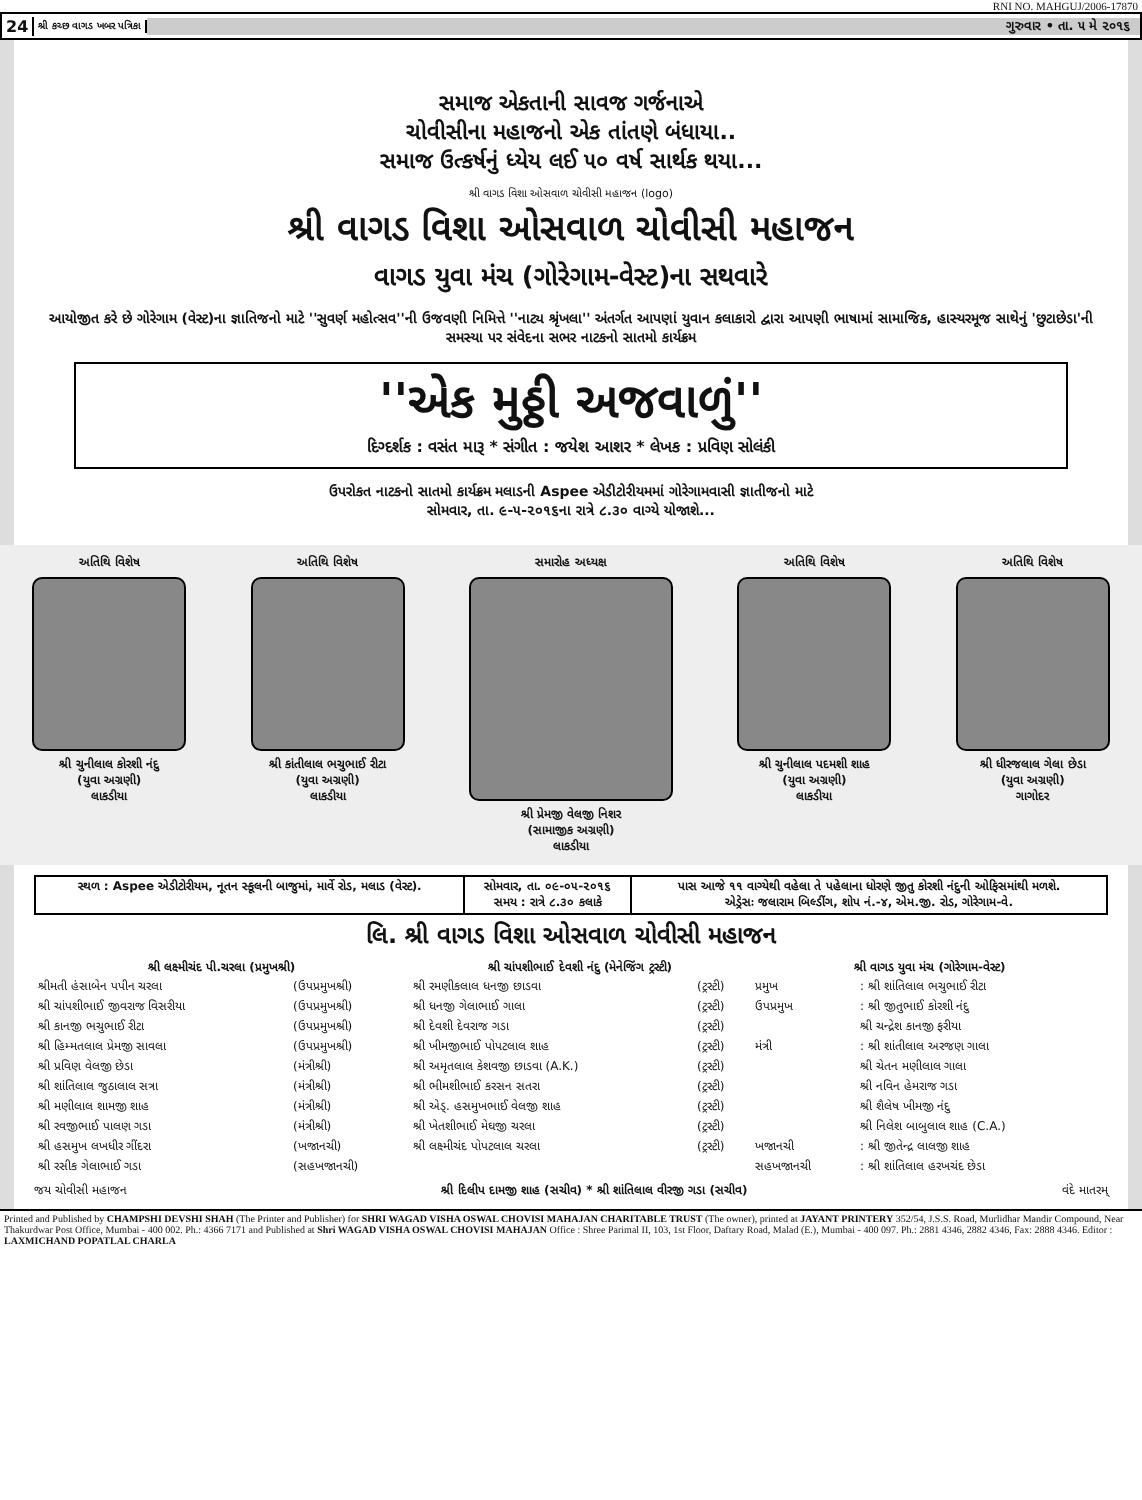RNI NO. MAHGUJ/2006-17870
24 શ્રી કચ્છ વાગડ ખબર પત્રિકા ગુરુવાર • તા. ૫ મે ૨૦૧૬
સમાજ એકતાની સાવજ ગર્જનાએ
ચોવીસીના મહાજનો એક તાંતણે બંધાયા..
સમાજ ઉત્કર્ષનું ધ્યેય લઈ ૫૦ વર્ષ સાર્થક થયા...
શ્રી વાગડ વિશા ઓસવાળ ચોવીસી મહાજન (logo)
શ્રી વાગડ વિશા ઓસવાળ ચોવીસી મહાજન
વાગડ યુવા મંચ (ગોરેગામ-વેસ્ટ)ના સથવારે
આયોજીત કરે છે ગોરેગામ (વેસ્ટ)ના જ્ઞાતિજનો માટે ''સુવર્ણ મહોત્સવ''ની ઉજવણી નિમિત્તે ''નાટ્ય શ્રૃંખલા'' અંતર્ગત આપણાં યુવાન કલાકારો દ્વારા આપણી ભાષામાં સામાજિક, હાસ્યરમૂજ સાથેનું 'છુટાછેડા'ની સમસ્યા પર સંવેદના સભર નાટકનો સાતમો કાર્યક્રમ
''એક મુઠ્ઠી અજવાળું''
દિગ્દર્શક : વસંત મારૂ * સંગીત : જયેશ આશર * લેખક : પ્રવિણ સોલંકી
ઉપરોકત નાટકનો સાતમો કાર્યક્રમ મલાડની Aspee એડીટોરીયમમાં ગોરેગામવાસી જ્ઞાતીજનો માટે
સોમવાર, તા. ૯-૫-૨૦૧૬ના રાત્રે ૮.૩૦ વાગ્યે યોજાશે...
અતિથિ વિશેષ
શ્રી ચુનીલાલ કોરશી નંદુ
(યુવા અગ્રણી)
લાકડીયા
અતિથિ વિશેષ
શ્રી કાંતીલાલ ભચુભાઈ રીટા
(યુવા અગ્રણી)
લાકડીયા
સમારોહ અધ્યક્ષ
શ્રી પ્રેમજી વેલજી નિશર
(સામાજીક અગ્રણી)
લાકડીયા
અતિથિ વિશેષ
શ્રી ચુનીલાલ પદમશી શાહ
(યુવા અગ્રણી)
લાકડીયા
અતિથિ વિશેષ
શ્રી ધીરજલાલ ગેલા છેડા
(યુવા અગ્રણી)
ગાગોદર
| સ્થળ : Aspee એડીટોરીયમ, નૂતન સ્કૂલની બાજુમાં, માર્વે રોડ, મલાડ (વેસ્ટ). | સોમવાર, તા. ૦૯-૦૫-૨૦૧૬ સમય : રાત્રે ૮.૩૦ કલાકે | પાસ આજે ૧૧ વાગ્યેથી વહેલા તે પહેલાના ધોરણે જીતુ કોરશી નંદુની ઓફિસમાંથી મળશે. એડ્રેસઃ જલારામ બિલ્ડીંગ, શોપ નં.-૪, એમ.જી. રોડ, ગોરેગામ-વે. |
લિ. શ્રી વાગડ વિશા ઓસવાળ ચોવીસી મહાજન
| શ્રી લક્ષ્મીચંદ પી.ચરલા (પ્રમુખશ્રી) | | શ્રી ચાંપશીભાઈ દેવશી નંદુ (મેનેજિંગ ટ્રસ્ટી) | | શ્રી વાગડ યુવા મંચ (ગોરેગામ-વેસ્ટ) | |
| --- | --- | --- | --- | --- | --- |
| શ્રીમતી હંસાબેન પપીન ચરલા | (ઉપપ્રમુખશ્રી) | શ્રી રમણીકલાલ ધનજી છાડવા | (ટ્રસ્ટી) | પ્રમુખ | : શ્રી શાંતિલાલ ભચુભાઈ રીટા |
| શ્રી ચાંપશીભાઈ જીવરાજ વિસરીયા | (ઉપપ્રમુખશ્રી) | શ્રી ધનજી ગેલાભાઈ ગાલા | (ટ્રસ્ટી) | ઉપપ્રમુખ | : શ્રી જીતુભાઈ કોરશી નંદુ |
| શ્રી કાનજી ભચુભાઈ રીટા | (ઉપપ્રમુખશ્રી) | શ્રી દેવશી દેવરાજ ગડા | (ટ્રસ્ટી) | | શ્રી ચન્દ્રેશ કાનજી ફરીયા |
| શ્રી હિમ્મતલાલ પ્રેમજી સાવલા | (ઉપપ્રમુખશ્રી) | શ્રી ખીમજીભાઈ પોપટલાલ શાહ | (ટ્રસ્ટી) | મંત્રી | : શ્રી શાંતીલાલ અરજણ ગાલા |
| શ્રી પ્રવિણ વેલજી છેડા | (મંત્રીશ્રી) | શ્રી અમૃતલાલ કેશવજી છાડવા (A.K.) | (ટ્રસ્ટી) | | શ્રી ચેતન મણીલાલ ગાલા |
| શ્રી શાંતિલાલ જુઠાલાલ સત્રા | (મંત્રીશ્રી) | શ્રી ભીમશીભાઈ કરસન સતરા | (ટ્રસ્ટી) | | શ્રી નવિન હેમરાજ ગડા |
| શ્રી મણીલાલ શામજી શાહ | (મંત્રીશ્રી) | શ્રી એડ્. હસમુખભાઈ વેલજી શાહ | (ટ્રસ્ટી) | | શ્રી શૈલેષ ખીમજી નંદુ |
| શ્રી રવજીભાઈ પાલણ ગડા | (મંત્રીશ્રી) | શ્રી ખેતશીભાઈ મેઘજી ચરલા | (ટ્રસ્ટી) | | શ્રી નિલેશ બાબુલાલ શાહ (C.A.) |
| શ્રી હસમુખ લખધીર ગીંદરા | (ખજાનચી) | શ્રી લક્ષ્મીચંદ પોપટલાલ ચરલા | (ટ્રસ્ટી) | ખજાનચી | : શ્રી જીતેન્દ્ર લાલજી શાહ |
| શ્રી રસીક ગેલાભાઈ ગડા | (સહખજાનચી) | | | સહખજાનચી | : શ્રી શાંતિલાલ હરખચંદ છેડા |
જય ચોવીસી મહાજન શ્રી દિલીપ દામજી શાહ (સચીવ) * શ્રી શાંતિલાલ વીરજી ગડા (સચીવ) વંદે માતરમ્
Printed and Published by CHAMPSHI DEVSHI SHAH (The Printer and Publisher) for SHRI WAGAD VISHA OSWAL CHOVISI MAHAJAN CHARITABLE TRUST (The owner), printed at JAYANT PRINTERY 352/54, J.S.S. Road, Murlidhar Mandir Compound, Near Thakurdwar Post Office, Mumbai - 400 002. Ph.: 4366 7171 and Published at Shri WAGAD VISHA OSWAL CHOVISI MAHAJAN Office : Shree Parimal II, 103, 1st Floor, Daftary Road, Malad (E.), Mumbai - 400 097. Ph.: 2881 4346, 2882 4346, Fax: 2888 4346. Editor : LAXMICHAND POPATLAL CHARLA